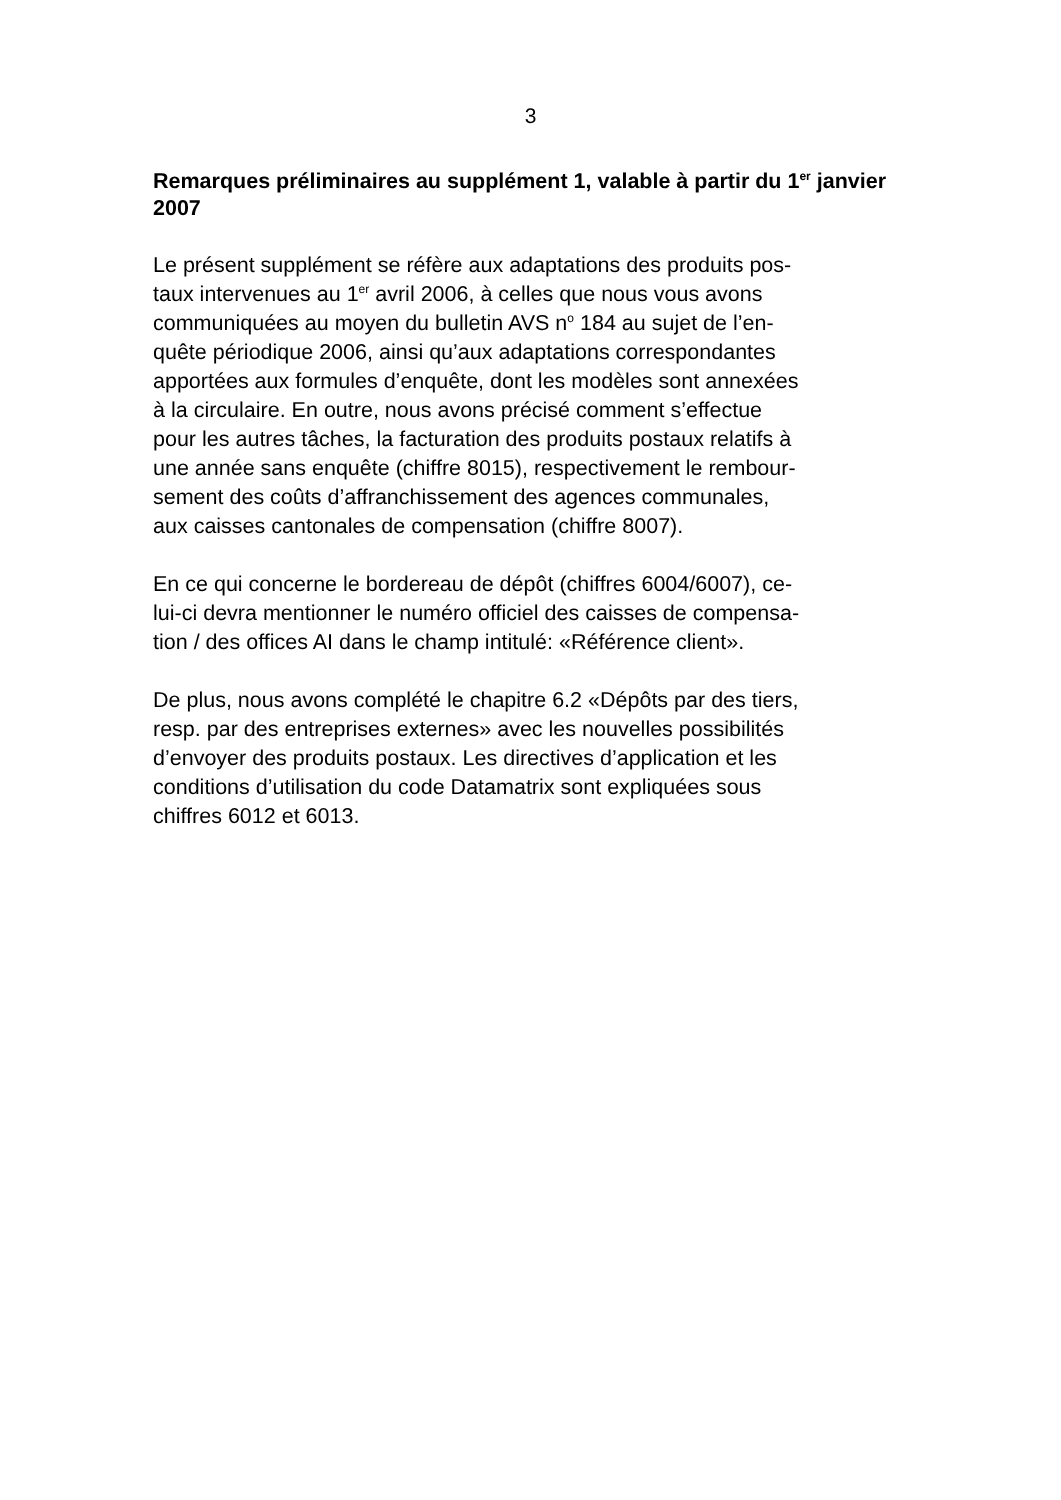3
Remarques préliminaires au supplément 1, valable à partir du 1<sup>er</sup> janvier 2007
Le présent supplément se réfère aux adaptations des produits pos-
taux intervenues au 1<sup>er</sup> avril 2006, à celles que nous vous avons
communiquées au moyen du bulletin AVS n<sup>o</sup> 184 au sujet de l’en-
quête périodique 2006, ainsi qu’aux adaptations correspondantes
apportées aux formules d’enquête, dont les modèles sont annexées
à la circulaire. En outre, nous avons précisé comment s’effectue
pour les autres tâches, la facturation des produits postaux relatifs à
une année sans enquête (chiffre 8015), respectivement le rembour-
sement des coûts d’affranchissement des agences communales,
aux caisses cantonales de compensation (chiffre 8007).
En ce qui concerne le bordereau de dépôt (chiffres 6004/6007), ce-
lui-ci devra mentionner le numéro officiel des caisses de compensa-
tion / des offices AI dans le champ intitulé: «Référence client».
De plus, nous avons complété le chapitre 6.2 «Dépôts par des tiers,
resp. par des entreprises externes» avec les nouvelles possibilités
d’envoyer des produits postaux. Les directives d’application et les
conditions d’utilisation du code Datamatrix sont expliquées sous
chiffres 6012 et 6013.